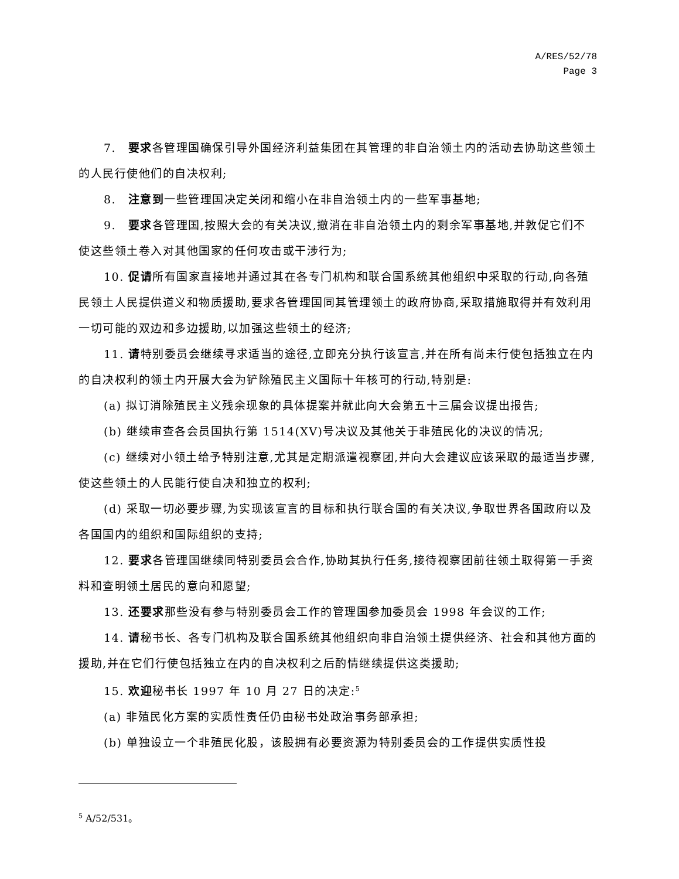A/RES/52/78
Page 3
7.　要求各管理国确保引导外国经济利益集团在其管理的非自治领土内的活动去协助这些领土的人民行使他们的自决权利;
8.　注意到一些管理国决定关闭和缩小在非自治领土内的一些军事基地;
9.　要求各管理国,按照大会的有关决议,撤消在非自治领土内的剩余军事基地,并敦促它们不使这些领土卷入对其他国家的任何攻击或干涉行为;
10. 促请所有国家直接地并通过其在各专门机构和联合国系统其他组织中采取的行动,向各殖民领土人民提供道义和物质援助,要求各管理国同其管理领土的政府协商,采取措施取得并有效利用一切可能的双边和多边援助,以加强这些领土的经济;
11. 请特别委员会继续寻求适当的途径,立即充分执行该宣言,并在所有尚未行使包括独立在内的自决权利的领土内开展大会为铲除殖民主义国际十年核可的行动,特别是:
(a) 拟订消除殖民主义残余现象的具体提案并就此向大会第五十三届会议提出报告;
(b) 继续审查各会员国执行第 1514(XV)号决议及其他关于非殖民化的决议的情况;
(c) 继续对小领土给予特别注意,尤其是定期派遣视察团,并向大会建议应该采取的最适当步骤,使这些领土的人民能行使自决和独立的权利;
(d) 采取一切必要步骤,为实现该宣言的目标和执行联合国的有关决议,争取世界各国政府以及各国国内的组织和国际组织的支持;
12. 要求各管理国继续同特别委员会合作,协助其执行任务,接待视察团前往领土取得第一手资料和查明领土居民的意向和愿望;
13. 还要求那些没有参与特别委员会工作的管理国参加委员会 1998 年会议的工作;
14. 请秘书长、各专门机构及联合国系统其他组织向非自治领土提供经济、社会和其他方面的援助,并在它们行使包括独立在内的自决权利之后酌情继续提供这类援助;
15. 欢迎秘书长 1997 年 10 月 27 日的决定:<sup>5</sup>
(a) 非殖民化方案的实质性责任仍由秘书处政治事务部承担;
(b) 单独设立一个非殖民化股，该股拥有必要资源为特别委员会的工作提供实质性投
<sup>5</sup> A/52/531。